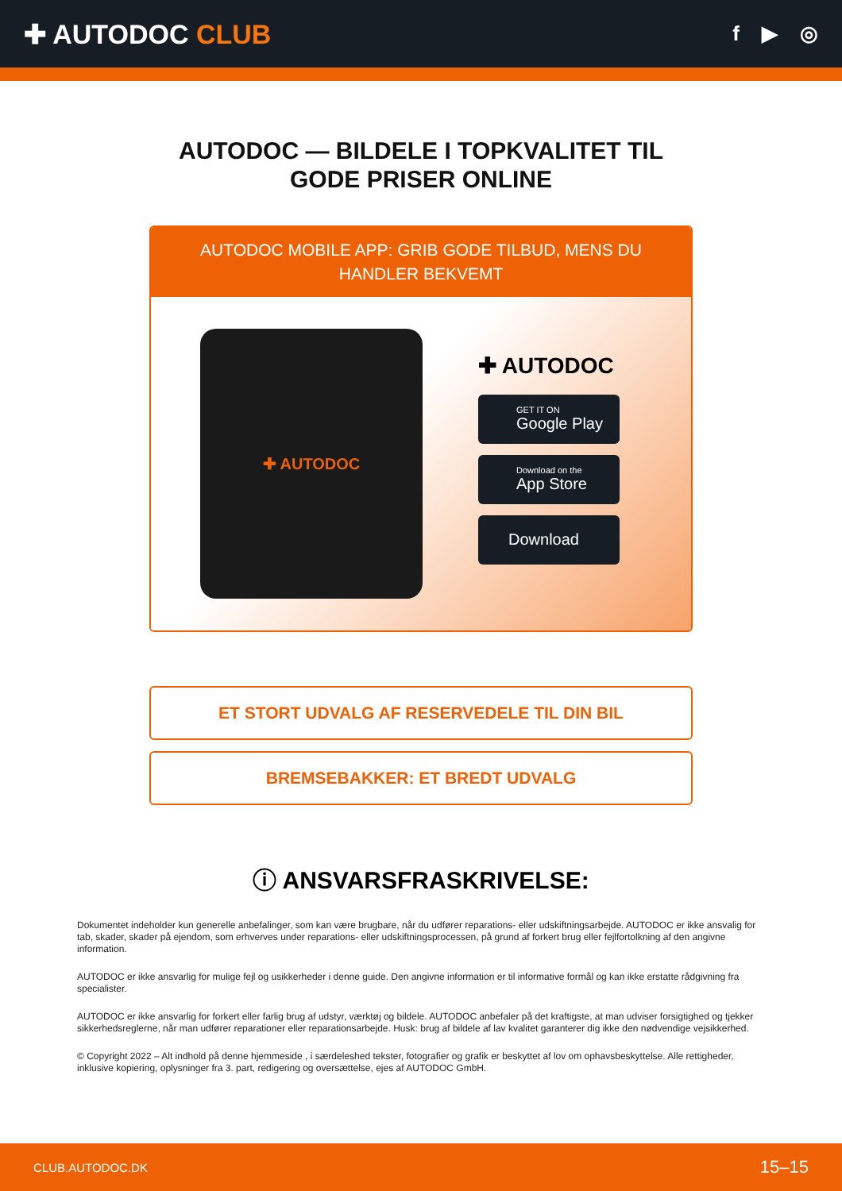✚ AUTODOC CLUB
f ▶ ◎
AUTODOC — BILDELE I TOPKVALITET TIL GODE PRISER ONLINE
AUTODOC MOBILE APP: GRIB GODE TILBUD, MENS DU HANDLER BEKVEMT
✚ AUTODOC
✚ AUTODOC
GET IT ON
Google Play
Download on the
App Store
Download
ET STORT UDVALG AF RESERVEDELE TIL DIN BIL
BREMSEBAKKER: ET BREDT UDVALG
ⓘ ANSVARSFRASKRIVELSE:
Dokumentet indeholder kun generelle anbefalinger, som kan være brugbare, når du udfører reparations- eller udskiftningsarbejde. AUTODOC er ikke ansvalig for tab, skader, skader på ejendom, som erhverves under reparations- eller udskiftningsprocessen, på grund af forkert brug eller fejlfortolkning af den angivne information.
AUTODOC er ikke ansvarlig for mulige fejl og usikkerheder i denne guide. Den angivne information er til informative formål og kan ikke erstatte rådgivning fra specialister.
AUTODOC er ikke ansvarlig for forkert eller farlig brug af udstyr, værktøj og bildele. AUTODOC anbefaler på det kraftigste, at man udviser forsigtighed og tjekker sikkerhedsreglerne, når man udfører reparationer eller reparationsarbejde. Husk: brug af bildele af lav kvalitet garanterer dig ikke den nødvendige vejsikkerhed.
© Copyright 2022 – Alt indhold på denne hjemmeside , i særdeleshed tekster, fotografier og grafik er beskyttet af lov om ophavsbeskyttelse. Alle rettigheder, inklusive kopiering, oplysninger fra 3. part, redigering og oversættelse, ejes af AUTODOC GmbH.
CLUB.AUTODOC.DK 15–15